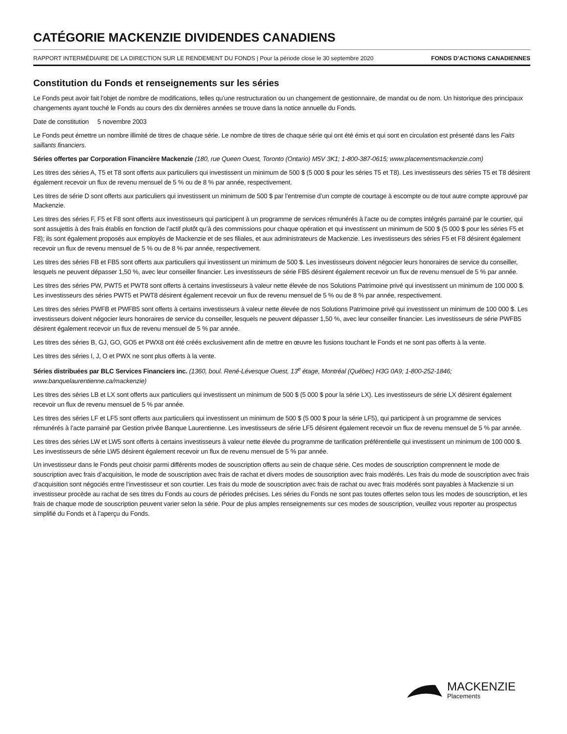CATÉGORIE MACKENZIE DIVIDENDES CANADIENS
RAPPORT INTERMÉDIAIRE DE LA DIRECTION SUR LE RENDEMENT DU FONDS | Pour la période close le 30 septembre 2020 FONDS D’ACTIONS CANADIENNES
Constitution du Fonds et renseignements sur les séries
Le Fonds peut avoir fait l’objet de nombre de modifications, telles qu’une restructuration ou un changement de gestionnaire, de mandat ou de nom. Un historique des principaux changements ayant touché le Fonds au cours des dix dernières années se trouve dans la notice annuelle du Fonds.
Date de constitution 5 novembre 2003
Le Fonds peut émettre un nombre illimité de titres de chaque série. Le nombre de titres de chaque série qui ont été émis et qui sont en circulation est présenté dans les Faits saillants financiers.
Séries offertes par Corporation Financière Mackenzie (180, rue Queen Ouest, Toronto (Ontario) M5V 3K1; 1-800-387-0615; www.placementsmackenzie.com)
Les titres des séries A, T5 et T8 sont offerts aux particuliers qui investissent un minimum de 500 $ (5 000 $ pour les séries T5 et T8). Les investisseurs des séries T5 et T8 désirent également recevoir un flux de revenu mensuel de 5 % ou de 8 % par année, respectivement.
Les titres de série D sont offerts aux particuliers qui investissent un minimum de 500 $ par l’entremise d’un compte de courtage à escompte ou de tout autre compte approuvé par Mackenzie.
Les titres des séries F, F5 et F8 sont offerts aux investisseurs qui participent à un programme de services rémunérés à l’acte ou de comptes intégrés parrainé par le courtier, qui sont assujettis à des frais établis en fonction de l’actif plutôt qu’à des commissions pour chaque opération et qui investissent un minimum de 500 $ (5 000 $ pour les séries F5 et F8); ils sont également proposés aux employés de Mackenzie et de ses filiales, et aux administrateurs de Mackenzie. Les investisseurs des séries F5 et F8 désirent également recevoir un flux de revenu mensuel de 5 % ou de 8 % par année, respectivement.
Les titres des séries FB et FB5 sont offerts aux particuliers qui investissent un minimum de 500 $. Les investisseurs doivent négocier leurs honoraires de service du conseiller, lesquels ne peuvent dépasser 1,50 %, avec leur conseiller financier. Les investisseurs de série FB5 désirent également recevoir un flux de revenu mensuel de 5 % par année.
Les titres des séries PW, PWT5 et PWT8 sont offerts à certains investisseurs à valeur nette élevée de nos Solutions Patrimoine privé qui investissent un minimum de 100 000 $. Les investisseurs des séries PWT5 et PWT8 désirent également recevoir un flux de revenu mensuel de 5 % ou de 8 % par année, respectivement.
Les titres des séries PWFB et PWFB5 sont offerts à certains investisseurs à valeur nette élevée de nos Solutions Patrimoine privé qui investissent un minimum de 100 000 $. Les investisseurs doivent négocier leurs honoraires de service du conseiller, lesquels ne peuvent dépasser 1,50 %, avec leur conseiller financier. Les investisseurs de série PWFB5 désirent également recevoir un flux de revenu mensuel de 5 % par année.
Les titres des séries B, GJ, GO, GO5 et PWX8 ont été créés exclusivement afin de mettre en œuvre les fusions touchant le Fonds et ne sont pas offerts à la vente.
Les titres des séries I, J, O et PWX ne sont plus offerts à la vente.
Séries distribuées par BLC Services Financiers inc. (1360, boul. René-Lévesque Ouest, 13<sup>e</sup> étage, Montréal (Québec) H3G 0A9; 1-800-252-1846; www.banquelaurentienne.ca/mackenzie)
Les titres des séries LB et LX sont offerts aux particuliers qui investissent un minimum de 500 $ (5 000 $ pour la série LX). Les investisseurs de série LX désirent également recevoir un flux de revenu mensuel de 5 % par année.
Les titres des séries LF et LF5 sont offerts aux particuliers qui investissent un minimum de 500 $ (5 000 $ pour la série LF5), qui participent à un programme de services rémunérés à l’acte parrainé par Gestion privée Banque Laurentienne. Les investisseurs de série LF5 désirent également recevoir un flux de revenu mensuel de 5 % par année.
Les titres des séries LW et LW5 sont offerts à certains investisseurs à valeur nette élevée du programme de tarification préférentielle qui investissent un minimum de 100 000 $. Les investisseurs de série LW5 désirent également recevoir un flux de revenu mensuel de 5 % par année.
Un investisseur dans le Fonds peut choisir parmi différents modes de souscription offerts au sein de chaque série. Ces modes de souscription comprennent le mode de souscription avec frais d’acquisition, le mode de souscription avec frais de rachat et divers modes de souscription avec frais modérés. Les frais du mode de souscription avec frais d’acquisition sont négociés entre l’investisseur et son courtier. Les frais du mode de souscription avec frais de rachat ou avec frais modérés sont payables à Mackenzie si un investisseur procède au rachat de ses titres du Fonds au cours de périodes précises. Les séries du Fonds ne sont pas toutes offertes selon tous les modes de souscription, et les frais de chaque mode de souscription peuvent varier selon la série. Pour de plus amples renseignements sur ces modes de souscription, veuillez vous reporter au prospectus simplifié du Fonds et à l’aperçu du Fonds.
MACKENZIE
Placements